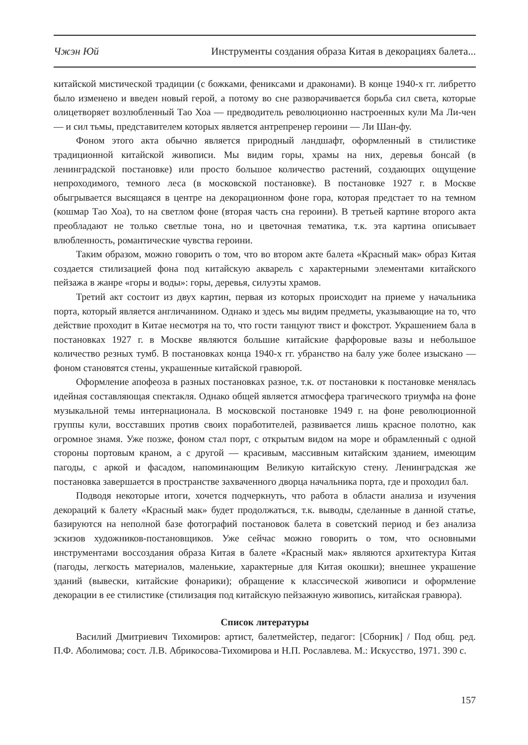Чжэн Юй Инструменты создания образа Китая в декорациях балета...
китайской мистической традиции (с божками, фениксами и драконами). В конце 1940-х гг. либретто было изменено и введен новый герой, а потому во сне разворачивается борьба сил света, которые олицетворяет возлюбленный Тао Хоа — предводитель революционно настроенных кули Ма Ли-чен — и сил тьмы, представителем которых является антрепренер героини — Ли Шан-фу.
Фоном этого акта обычно является природный ландшафт, оформленный в стилистике традиционной китайской живописи. Мы видим горы, храмы на них, деревья бонсай (в ленинградской постановке) или просто большое количество растений, создающих ощущение непроходимого, темного леса (в московской постановке). В постановке 1927 г. в Москве обыгрывается высящаяся в центре на декорационном фоне гора, которая предстает то на темном (кошмар Тао Хоа), то на светлом фоне (вторая часть сна героини). В третьей картине второго акта преобладают не только светлые тона, но и цветочная тематика, т.к. эта картина описывает влюбленность, романтические чувства героини.
Таким образом, можно говорить о том, что во втором акте балета «Красный мак» образ Китая создается стилизацией фона под китайскую акварель с характерными элементами китайского пейзажа в жанре «горы и воды»: горы, деревья, силуэты храмов.
Третий акт состоит из двух картин, первая из которых происходит на приеме у начальника порта, который является англичанином. Однако и здесь мы видим предметы, указывающие на то, что действие проходит в Китае несмотря на то, что гости танцуют твист и фокстрот. Украшением бала в постановках 1927 г. в Москве являются большие китайские фарфоровые вазы и небольшое количество резных тумб. В постановках конца 1940-х гг. убранство на балу уже более изыскано — фоном становятся стены, украшенные китайской гравюрой.
Оформление апофеоза в разных постановках разное, т.к. от постановки к постановке менялась идейная составляющая спектакля. Однако общей является атмосфера трагического триумфа на фоне музыкальной темы интернационала. В московской постановке 1949 г. на фоне революционной группы кули, восставших против своих поработителей, развивается лишь красное полотно, как огромное знамя. Уже позже, фоном стал порт, с открытым видом на море и обрамленный с одной стороны портовым краном, а с другой — красивым, массивным китайским зданием, имеющим пагоды, с аркой и фасадом, напоминающим Великую китайскую стену. Ленинградская же постановка завершается в пространстве захваченного дворца начальника порта, где и проходил бал.
Подводя некоторые итоги, хочется подчеркнуть, что работа в области анализа и изучения декораций к балету «Красный мак» будет продолжаться, т.к. выводы, сделанные в данной статье, базируются на неполной базе фотографий постановок балета в советский период и без анализа эскизов художников-постановщиков. Уже сейчас можно говорить о том, что основными инструментами воссоздания образа Китая в балете «Красный мак» являются архитектура Китая (пагоды, легкость материалов, маленькие, характерные для Китая окошки); внешнее украшение зданий (вывески, китайские фонарики); обращение к классической живописи и оформление декорации в ее стилистике (стилизация под китайскую пейзажную живопись, китайская гравюра).
Список литературы
Василий Дмитриевич Тихомиров: артист, балетмейстер, педагог: [Сборник] / Под общ. ред. П.Ф. Аболимова; сост. Л.В. Абрикосова-Тихомирова и Н.П. Рославлева. М.: Искусство, 1971. 390 с.
157